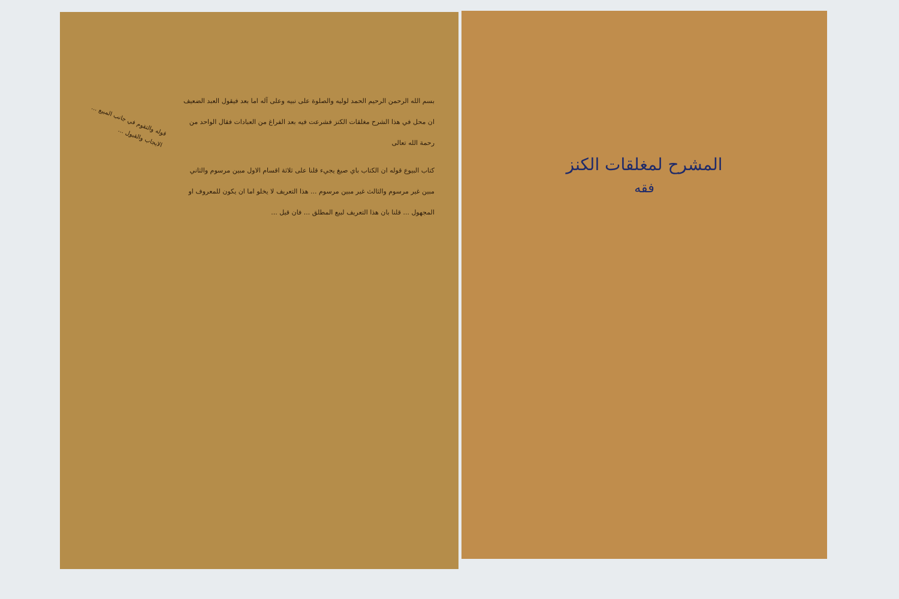قوله والتقوم في جانب المبيع ... الايجاب والقبول ...
بسم الله الرحمن الرحيم الحمد لوليه والصلوة على نبيه وعلى آله اما بعد فيقول العبد الضعيف ان محل في هذا الشرح مغلقات الكنز فشرعت فيه بعد الفراغ من العبادات فقال الواحد من رحمة الله تعالى
كتاب البيوع قوله ان الكتاب باي صيغ يجيء قلنا على ثلاثة اقسام الاول مبين مرسوم والثاني مبين غير مرسوم والثالث غير مبين مرسوم ... هذا التعريف لا يخلو اما ان يكون للمعروف او المجهول ... قلنا بان هذا التعريف لبيع المطلق ... فان قيل ...
المشرح لمغلقات الكنز
فقه